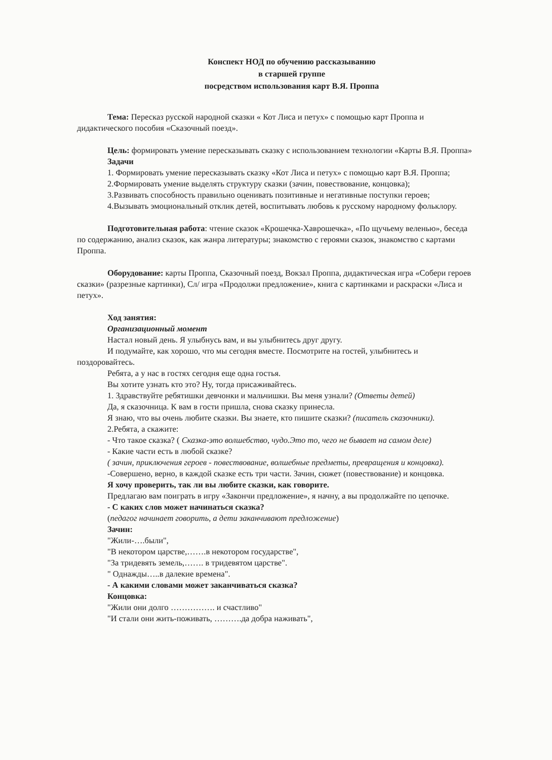Конспект НОД по обучению рассказыванию
в старшей группе
посредством использования карт В.Я. Проппа
Тема: Пересказ русской народной сказки « Кот Лиса и петух» с помощью карт Проппа и дидактического пособия «Сказочный поезд».
Цель: формировать умение пересказывать сказку с использованием технологии «Карты В.Я. Проппа»
Задачи
1. Формировать умение пересказывать сказку «Кот Лиса и петух» с помощью карт В.Я. Проппа;
2.Формировать умение выделять структуру сказки (зачин, повествование, концовка);
3.Развивать способность правильно оценивать позитивные и негативные поступки героев;
4.Вызывать эмоциональный отклик детей, воспитывать любовь к русскому народному фольклору.
Подготовительная работа: чтение сказок «Крошечка-Хаврошечка», «По щучьему веленью», беседа по содержанию, анализ сказок, как жанра литературы; знакомство с героями сказок, знакомство с картами Проппа.
Оборудование: карты Проппа, Сказочный поезд, Вокзал Проппа, дидактическая игра «Собери героев сказки» (разрезные картинки), Сл/ игра «Продолжи предложение», книга с картинками и раскраски «Лиса и петух».
Ход занятия:
Организационный момент
Настал новый день. Я улыбнусь вам, и вы улыбнитесь друг другу.
И подумайте, как хорошо, что мы сегодня вместе. Посмотрите на гостей, улыбнитесь и поздоровайтесь.
Ребята, а у нас в гостях сегодня еще одна гостья.
Вы хотите узнать кто это? Ну, тогда присаживайтесь.
1. Здравствуйте ребятишки девчонки и мальчишки. Вы меня узнали? (Ответы детей)
Да, я сказочница. К вам в гости пришла, снова сказку принесла.
Я знаю, что вы очень любите сказки. Вы знаете, кто пишите сказки? (писатель сказочники).
2.Ребята, а скажите:
- Что такое сказка? ( Сказка-это волшебство, чудо.Это то, чего не бывает на самом деле)
- Какие части есть в любой сказке?
( зачин, приключения героев - повествование, волшебные предметы, превращения и концовка).
-Совершено, верно, в каждой сказке есть три части. Зачин, сюжет (повествование) и концовка.
Я хочу проверить, так ли вы любите сказки, как говорите.
Предлагаю вам поиграть в игру «Закончи предложение», я начну, а вы продолжайте по цепочке.
- С каких слов может начинаться сказка?
(педагог начинает говорить, а дети заканчивают предложение)
Зачин:
"Жили-….были",
"В некотором царстве,…….в некотором государстве",
"За тридевять земель,……. в тридевятом царстве".
" Однажды…..в далекие времена".
- А какими словами может заканчиваться сказка?
Концовка:
"Жили они долго ……………. и счастливо"
"И стали они жить-поживать, ……….да добра наживать",